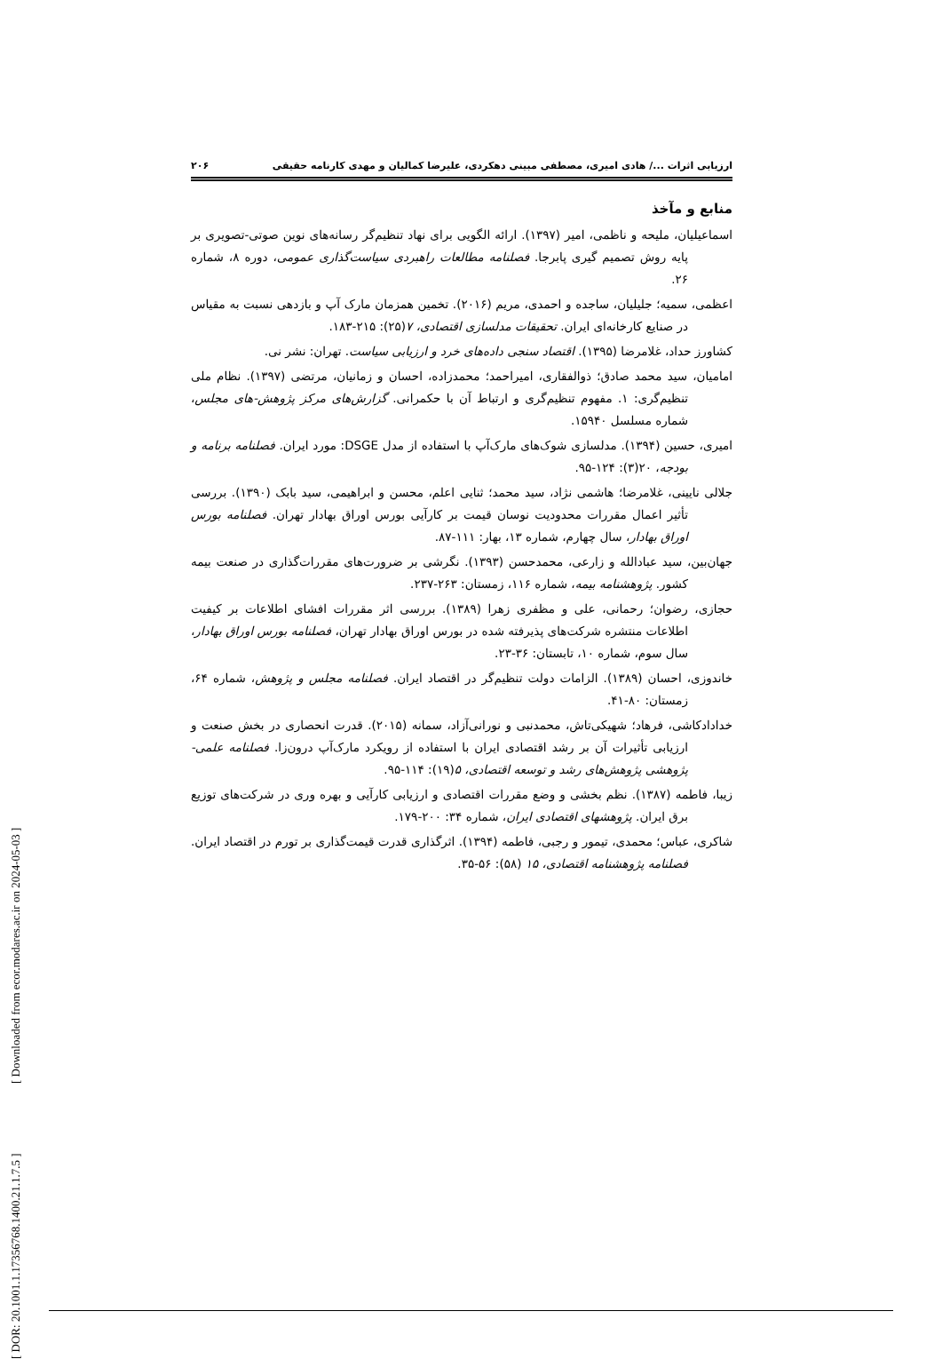[ Downloaded from ecor.modares.ac.ir on 2024-05-03 ]
ارزیابی اثرات .../ هادی امیری، مصطفی مبینی دهکردی، علیرضا کمالیان و مهدی کارنامه حقیقی ۲۰۶
منابع و مآخذ
اسماعیلیان، ملیحه و ناظمی، امیر (۱۳۹۷). ارائه الگویی برای نهاد تنظیم‌گر رسانه‌های نوین صوتی-تصویری بر پایه روش تصمیم گیری پابرجا. فصلنامه مطالعات راهبردی سیاست‌گذاری عمومی، دوره ۸، شماره ۲۶.
اعظمی، سمیه؛ جلیلیان، ساجده و احمدی، مریم (۲۰۱۶). تخمین همزمان مارک آپ و بازدهی نسبت به مقیاس در صنایع کارخانه‌ای ایران. تحقیقات مدلسازی اقتصادی، ۷(۲۵): ۲۱۵-۱۸۳.
کشاورز حداد، غلامرضا (۱۳۹۵). اقتصاد سنجی داده‌های خرد و ارزیابی سیاست. تهران: نشر نی.
امامیان، سید محمد صادق؛ ذوالفقاری، امیراحمد؛ محمدزاده، احسان و زمانیان، مرتضی (۱۳۹۷). نظام ملی تنظیم‌گری: ۱. مفهوم تنظیم‌گری و ارتباط آن با حکمرانی. گزارش‌های مرکز پژوهش-های مجلس، شماره مسلسل ۱۵۹۴۰.
امیری، حسین (۱۳۹۴). مدلسازی شوک‌های مارک‌آپ با استفاده از مدل DSGE: مورد ایران. فصلنامه برنامه و بودجه، ۲۰(۳): ۱۲۴-۹۵.
جلالی نایینی، غلامرضا؛ هاشمی نژاد، سید محمد؛ ثنایی اعلم، محسن و ابراهیمی، سید بابک (۱۳۹۰). بررسی تأثیر اعمال مقررات محدودیت نوسان قیمت بر کارآیی بورس اوراق بهادار تهران. فصلنامه بورس اوراق بهادار، سال چهارم، شماره ۱۳، بهار: ۱۱۱-۸۷.
جهان‌بین، سید عبادالله و زارعی، محمدحسن (۱۳۹۳). نگرشی بر ضرورت‌های مقررات‌گذاری در صنعت بیمه کشور. پژوهشنامه بیمه، شماره ۱۱۶، زمستان: ۲۶۳-۲۳۷.
حجازی، رضوان؛ رحمانی، علی و مظفری زهرا (۱۳۸۹). بررسی اثر مقررات افشای اطلاعات بر کیفیت اطلاعات منتشره شرکت‌های پذیرفته شده در بورس اوراق بهادار تهران، فصلنامه بورس اوراق بهادار، سال سوم، شماره ۱۰، تابستان: ۳۶-۲۳.
خاندوزی، احسان (۱۳۸۹). الزامات دولت تنظیم‌گر در اقتصاد ایران. فصلنامه مجلس و پژوهش، شماره ۶۴، زمستان: ۸۰-۴۱.
خدادادکاشی، فرهاد؛ شهیکی‌تاش، محمدنبی و نورانی‌آزاد، سمانه (۲۰۱۵). قدرت انحصاری در بخش صنعت و ارزیابی تأثیرات آن بر رشد اقتصادی ایران با استفاده از رویکرد مارک‌آپ درون‌زا. فصلنامه علمی- پژوهشی پژوهش‌های رشد و توسعه اقتصادی، ۵(۱۹): ۱۱۴-۹۵.
زیبا، فاطمه (۱۳۸۷). نظم بخشی و وضع مقررات اقتصادی و ارزیابی کارآیی و بهره وری در شرکت‌های توزیع برق ایران. پژوهشهای اقتصادی ایران، شماره ۳۴: ۲۰۰-۱۷۹.
شاکری، عباس؛ محمدی، تیمور و رجبی، فاطمه (۱۳۹۴). اثرگذاری قدرت قیمت‌گذاری بر تورم در اقتصاد ایران. فصلنامه پژوهشنامه اقتصادی، ۱۵ (۵۸): ۵۶-۳۵.
[ DOR: 20.1001.1.17356768.1400.21.1.7.5 ]